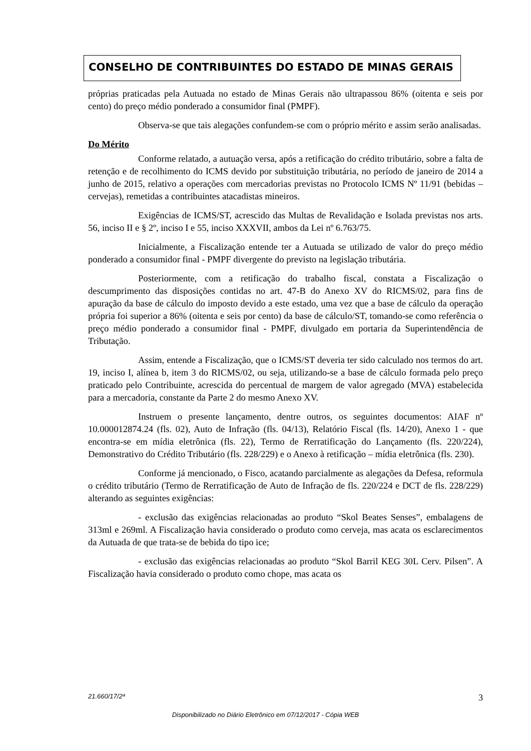CONSELHO DE CONTRIBUINTES DO ESTADO DE MINAS GERAIS
próprias praticadas pela Autuada no estado de Minas Gerais não ultrapassou 86% (oitenta e seis por cento) do preço médio ponderado a consumidor final (PMPF).
Observa-se que tais alegações confundem-se com o próprio mérito e assim serão analisadas.
Do Mérito
Conforme relatado, a autuação versa, após a retificação do crédito tributário, sobre a falta de retenção e de recolhimento do ICMS devido por substituição tributária, no período de janeiro de 2014 a junho de 2015, relativo a operações com mercadorias previstas no Protocolo ICMS Nº 11/91 (bebidas – cervejas), remetidas a contribuintes atacadistas mineiros.
Exigências de ICMS/ST, acrescido das Multas de Revalidação e Isolada previstas nos arts. 56, inciso II e § 2º, inciso I e 55, inciso XXXVII, ambos da Lei nº 6.763/75.
Inicialmente, a Fiscalização entende ter a Autuada se utilizado de valor do preço médio ponderado a consumidor final - PMPF divergente do previsto na legislação tributária.
Posteriormente, com a retificação do trabalho fiscal, constata a Fiscalização o descumprimento das disposições contidas no art. 47-B do Anexo XV do RICMS/02, para fins de apuração da base de cálculo do imposto devido a este estado, uma vez que a base de cálculo da operação própria foi superior a 86% (oitenta e seis por cento) da base de cálculo/ST, tomando-se como referência o preço médio ponderado a consumidor final - PMPF, divulgado em portaria da Superintendência de Tributação.
Assim, entende a Fiscalização, que o ICMS/ST deveria ter sido calculado nos termos do art. 19, inciso I, alínea b, item 3 do RICMS/02, ou seja, utilizando-se a base de cálculo formada pelo preço praticado pelo Contribuinte, acrescida do percentual de margem de valor agregado (MVA) estabelecida para a mercadoria, constante da Parte 2 do mesmo Anexo XV.
Instruem o presente lançamento, dentre outros, os seguintes documentos: AIAF nº 10.000012874.24 (fls. 02), Auto de Infração (fls. 04/13), Relatório Fiscal (fls. 14/20), Anexo 1 - que encontra-se em mídia eletrônica (fls. 22), Termo de Rerratificação do Lançamento (fls. 220/224), Demonstrativo do Crédito Tributário (fls. 228/229) e o Anexo à retificação – mídia eletrônica (fls. 230).
Conforme já mencionado, o Fisco, acatando parcialmente as alegações da Defesa, reformula o crédito tributário (Termo de Rerratificação de Auto de Infração de fls. 220/224 e DCT de fls. 228/229) alterando as seguintes exigências:
- exclusão das exigências relacionadas ao produto “Skol Beates Senses”, embalagens de 313ml e 269ml. A Fiscalização havia considerado o produto como cerveja, mas acata os esclarecimentos da Autuada de que trata-se de bebida do tipo ice;
- exclusão das exigências relacionadas ao produto “Skol Barril KEG 30L Cerv. Pilsen”. A Fiscalização havia considerado o produto como chope, mas acata os
21.660/17/2ª 3
Disponibilizado no Diário Eletrônico em 07/12/2017 - Cópia WEB